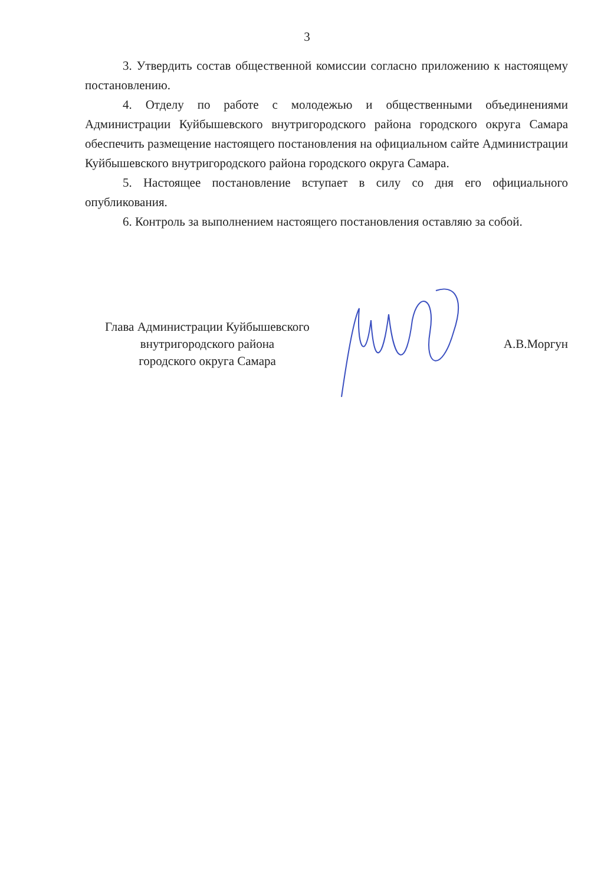3
3. Утвердить состав общественной комиссии согласно приложению к настоящему постановлению.
4. Отделу по работе с молодежью и общественными объединениями Администрации Куйбышевского внутригородского района городского округа Самара обеспечить размещение настоящего постановления на официальном сайте Администрации Куйбышевского внутригородского района городского округа Самара.
5. Настоящее постановление вступает в силу со дня его официального опубликования.
6. Контроль за выполнением настоящего постановления оставляю за собой.
Глава Администрации Куйбышевского
внутригородского района
городского округа Самара
А.В.Моргун